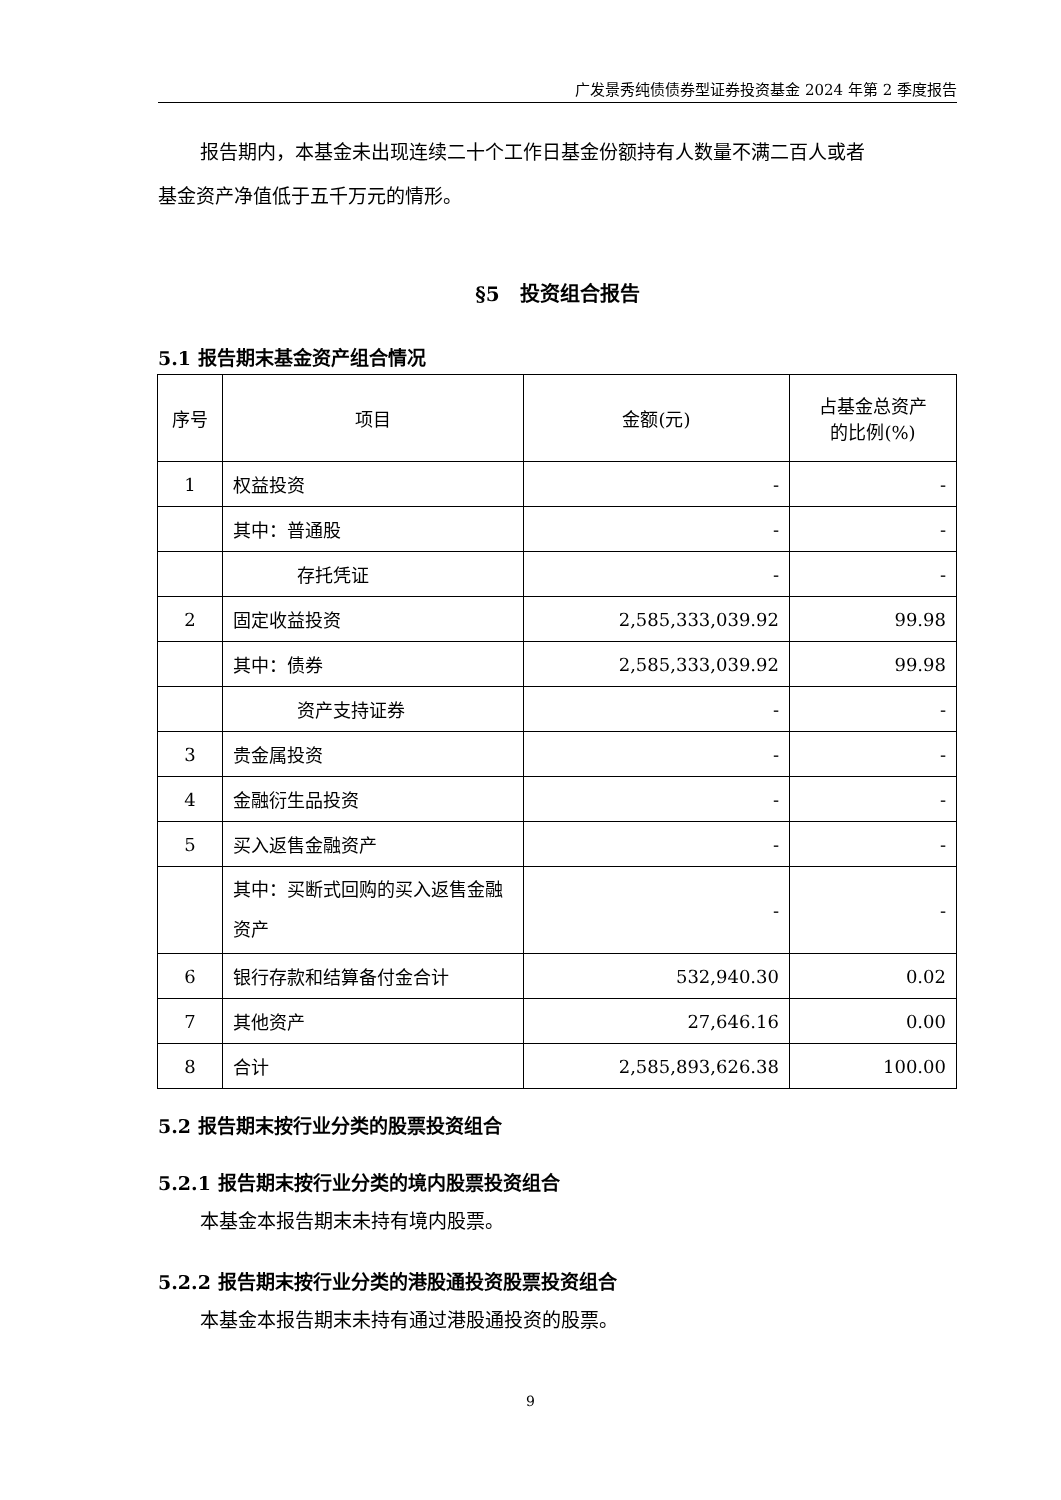广发景秀纯债债券型证券投资基金 2024 年第 2 季度报告
报告期内，本基金未出现连续二十个工作日基金份额持有人数量不满二百人或者
基金资产净值低于五千万元的情形。
§5　投资组合报告
5.1 报告期末基金资产组合情况
| 序号 | 项目 | 金额(元) | 占基金总资产 的比例(%) |
| --- | --- | --- | --- |
| 1 | 权益投资 | - | - |
| | 其中：普通股 | - | - |
| | 存托凭证 | - | - |
| 2 | 固定收益投资 | 2,585,333,039.92 | 99.98 |
| | 其中：债券 | 2,585,333,039.92 | 99.98 |
| | 资产支持证券 | - | - |
| 3 | 贵金属投资 | - | - |
| 4 | 金融衍生品投资 | - | - |
| 5 | 买入返售金融资产 | - | - |
| | 其中：买断式回购的买入返售金融资产 | - | - |
| 6 | 银行存款和结算备付金合计 | 532,940.30 | 0.02 |
| 7 | 其他资产 | 27,646.16 | 0.00 |
| 8 | 合计 | 2,585,893,626.38 | 100.00 |
5.2 报告期末按行业分类的股票投资组合
5.2.1 报告期末按行业分类的境内股票投资组合
本基金本报告期末未持有境内股票。
5.2.2 报告期末按行业分类的港股通投资股票投资组合
本基金本报告期末未持有通过港股通投资的股票。
9